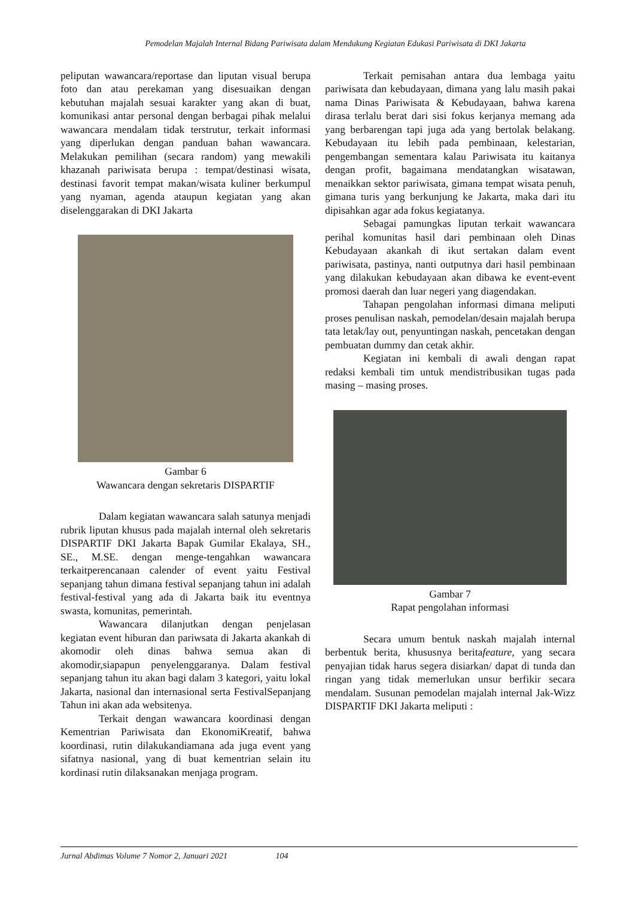Pemodelan Majalah Internal Bidang Pariwisata dalam Mendukung Kegiatan Edukasi Pariwisata di DKI Jakarta
peliputan wawancara/reportase dan liputan visual berupa foto dan atau perekaman yang disesuaikan dengan kebutuhan majalah sesuai karakter yang akan di buat, komunikasi antar personal dengan berbagai pihak melalui wawancara mendalam tidak terstrutur, terkait informasi yang diperlukan dengan panduan bahan wawancara. Melakukan pemilihan (secara random) yang mewakili khazanah pariwisata berupa : tempat/destinasi wisata, destinasi favorit tempat makan/wisata kuliner berkumpul yang nyaman, agenda ataupun kegiatan yang akan diselenggarakan di DKI Jakarta
Gambar 6
Wawancara dengan sekretaris DISPARTIF
Dalam kegiatan wawancara salah satunya menjadi rubrik liputan khusus pada majalah internal oleh sekretaris DISPARTIF DKI Jakarta Bapak Gumilar Ekalaya, SH., SE., M.SE. dengan menge-tengahkan wawancara terkaitperencanaan calender of event yaitu Festival sepanjang tahun dimana festival sepanjang tahun ini adalah festival-festival yang ada di Jakarta baik itu eventnya swasta, komunitas, pemerintah.
Wawancara dilanjutkan dengan penjelasan kegiatan event hiburan dan pariwsata di Jakarta akankah di akomodir oleh dinas bahwa semua akan di akomodir,siapapun penyelenggaranya. Dalam festival sepanjang tahun itu akan bagi dalam 3 kategori, yaitu lokal Jakarta, nasional dan internasional serta FestivalSepanjang Tahun ini akan ada websitenya.
Terkait dengan wawancara koordinasi dengan Kementrian Pariwisata dan EkonomiKreatif, bahwa koordinasi, rutin dilakukandiamana ada juga event yang sifatnya nasional, yang di buat kementrian selain itu kordinasi rutin dilaksanakan menjaga program.
Terkait pemisahan antara dua lembaga yaitu pariwisata dan kebudayaan, dimana yang lalu masih pakai nama Dinas Pariwisata & Kebudayaan, bahwa karena dirasa terlalu berat dari sisi fokus kerjanya memang ada yang berbarengan tapi juga ada yang bertolak belakang. Kebudayaan itu lebih pada pembinaan, kelestarian, pengembangan sementara kalau Pariwisata itu kaitanya dengan profit, bagaimana mendatangkan wisatawan, menaikkan sektor pariwisata, gimana tempat wisata penuh, gimana turis yang berkunjung ke Jakarta, maka dari itu dipisahkan agar ada fokus kegiatanya.
Sebagai pamungkas liputan terkait wawancara perihal komunitas hasil dari pembinaan oleh Dinas Kebudayaan akankah di ikut sertakan dalam event pariwisata, pastinya, nanti outputnya dari hasil pembinaan yang dilakukan kebudayaan akan dibawa ke event-event promosi daerah dan luar negeri yang diagendakan.
Tahapan pengolahan informasi dimana meliputi proses penulisan naskah, pemodelan/desain majalah berupa tata letak/lay out, penyuntingan naskah, pencetakan dengan pembuatan dummy dan cetak akhir.
Kegiatan ini kembali di awali dengan rapat redaksi kembali tim untuk mendistribusikan tugas pada masing – masing proses.
Gambar 7
Rapat pengolahan informasi
Secara umum bentuk naskah majalah internal berbentuk berita, khususnya beritafeature, yang secara penyajian tidak harus segera disiarkan/ dapat di tunda dan ringan yang tidak memerlukan unsur berfikir secara mendalam. Susunan pemodelan majalah internal Jak-Wizz DISPARTIF DKI Jakarta meliputi :
Jurnal Abdimas Volume 7 Nomor 2, Januari 2021 104